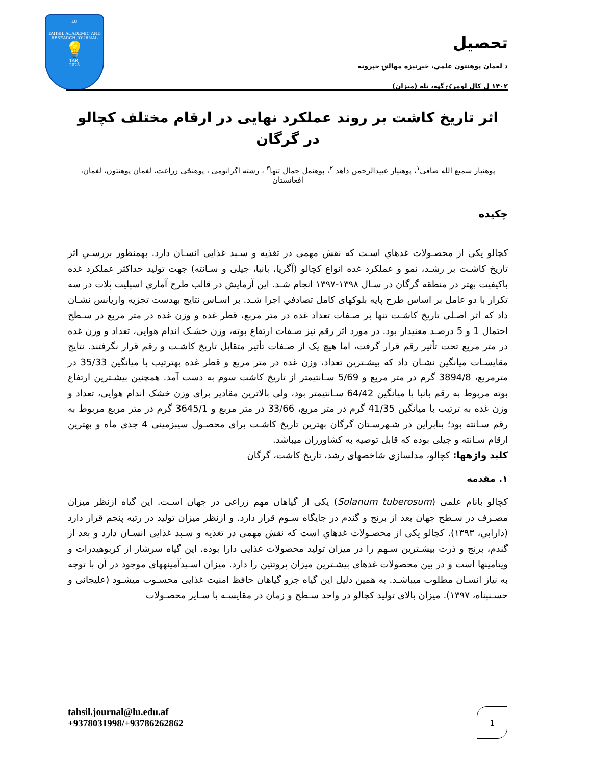LU
TAHSIL ACADEMIC AND RESEARCH JOURNAL
💡
TARJ
2023
تحصيل
د لغمان پوهنتون علمي، څېړنيزه مهالنۍ خپرونه
۱۴۰۲ ل کال لومړۍ گڼه، تله (ميزان)
اثر تاریخ کاشت بر روند عملکرد نهایی در ارقام مختلف کچالو در گرگان
پوهنیار سمیع الله صافی<sup>۱</sup>، پوهنیار عبیدالرحمن ذاهد <sup>۲</sup>، پوهنمل جمال تنها<sup>۳</sup> ، رشته اگرانومی ، پوهنځی زراعت، لغمان پوهنتون، لغمان، افغانستان
چکیده
کچالو یکی از محصـولات غدهاي اسـت که نقش مهمی در تغذیه و سـبد غذایی انسـان دارد. بهمنظور بررسـي اثر تاریخ کاشـت بر رشـد، نمو و عملکرد غده انواع کچالو (آگریا، بانبا، جیلی و سـانته) جهت تولید حداکثر عملکرد غده باکیفیت بهتر در منطقه گرگان در سـال ۱۳۹۸-۱۳۹۷ انجام شـد. این آزمایش در قالب طرح آماري اسپلیت پلات در سه تکرار با دو عامل بر اساس طرح پایه بلوکهای کامل تصادفي اجرا شـد. بر اسـاس نتایج بهدست تجزیه واریانس نشـان داد که اثر اصـلی تاریخ کاشـت تنها بر صـفات تعداد غده در متر مربع، قطر غده و وزن غده در متر مربع در سـطح احتمال 1 و 5 درصـد معنیدار بود. در مورد اثر رقم نیز صـفات ارتفاع بوته، وزن خشـک اندام هوایی، تعداد و وزن غده در متر مربع تحت تأثیر رقم قرار گرفت، اما هیچ یک از صـفات تأثیر متقابل تاریخ کاشـت و رقم قرار نگرفتند. نتایج مقایسـات میانگین نشـان داد که بیشـترین تعداد، وزن غده در متر مربع و قطر غده بهترتیب با میانگین 35/33 در مترمربع، 3894/8 گرم در متر مربع و 5/69 سـانتیمتر از تاریخ کاشت سوم به دست آمد. همچنین بیشـترین ارتفاع بوته مربوط به رقم بانبا با میانگین 64/42 سـانتیمتر بود، ولی بالاترین مقادیر برای وزن خشک اندام هوایی، تعداد و وزن غده به ترتیب با میانگین 41/35 گرم در متر مربع، 33/66 در متر مربع و 3645/1 گرم در متر مربع مربوط به رقم سـانته بود؛ بنابراین در شـهرسـتان گرگان بهترین تاریخ کاشـت برای محصـول سیبزمینی 4 جدی ماه و بهترین ارقام سـانته و جیلی بوده که قابل توصیه به کشاورزان میباشد.
کلید واژهها: کچالو، مدلسازی شاخصهای رشد، تاریخ کاشت، گرگان
۱. مقدمه
کچالو بانام علمی (Solanum tuberosum) یکی از گیاهان مهم زراعی در جهان اسـت. این گیاه ازنظر میزان مصـرف در سـطح جهان بعد از برنج و گندم در جایگاه سـوم قرار دارد. و ازنظر میزان تولید در رتبه پنجم قرار دارد (دارابي، ۱۳۹۳). کچالو یکی از محصـولات غدهاي است که نقش مهمی در تغذیه و سـبد غذایی انسـان دارد و بعد از گندم، برنج و ذرت بیشـترین سـهم را در میزان تولید محصولات غذایی دارا بوده. این گیاه سرشار از کربوهیدرات و ویتامینها است و در بین محصولات غدهای بیشـترین میزان پروتئین را دارد. میزان اسـیدآمینههای موجود در آن با توجه به نیاز انسـان مطلوب میباشـد. به همین دلیل این گیاه جزو گیاهان حافظ امنیت غذایی محسـوب میشـود (علیجانی و حسـنپناه، ۱۳۹۷). میزان بالای تولید کچالو در واحد سـطح و زمان در مقایسـه با سـایر محصـولات
tahsil.journal@lu.edu.af
+9378031998/+93786262862
1